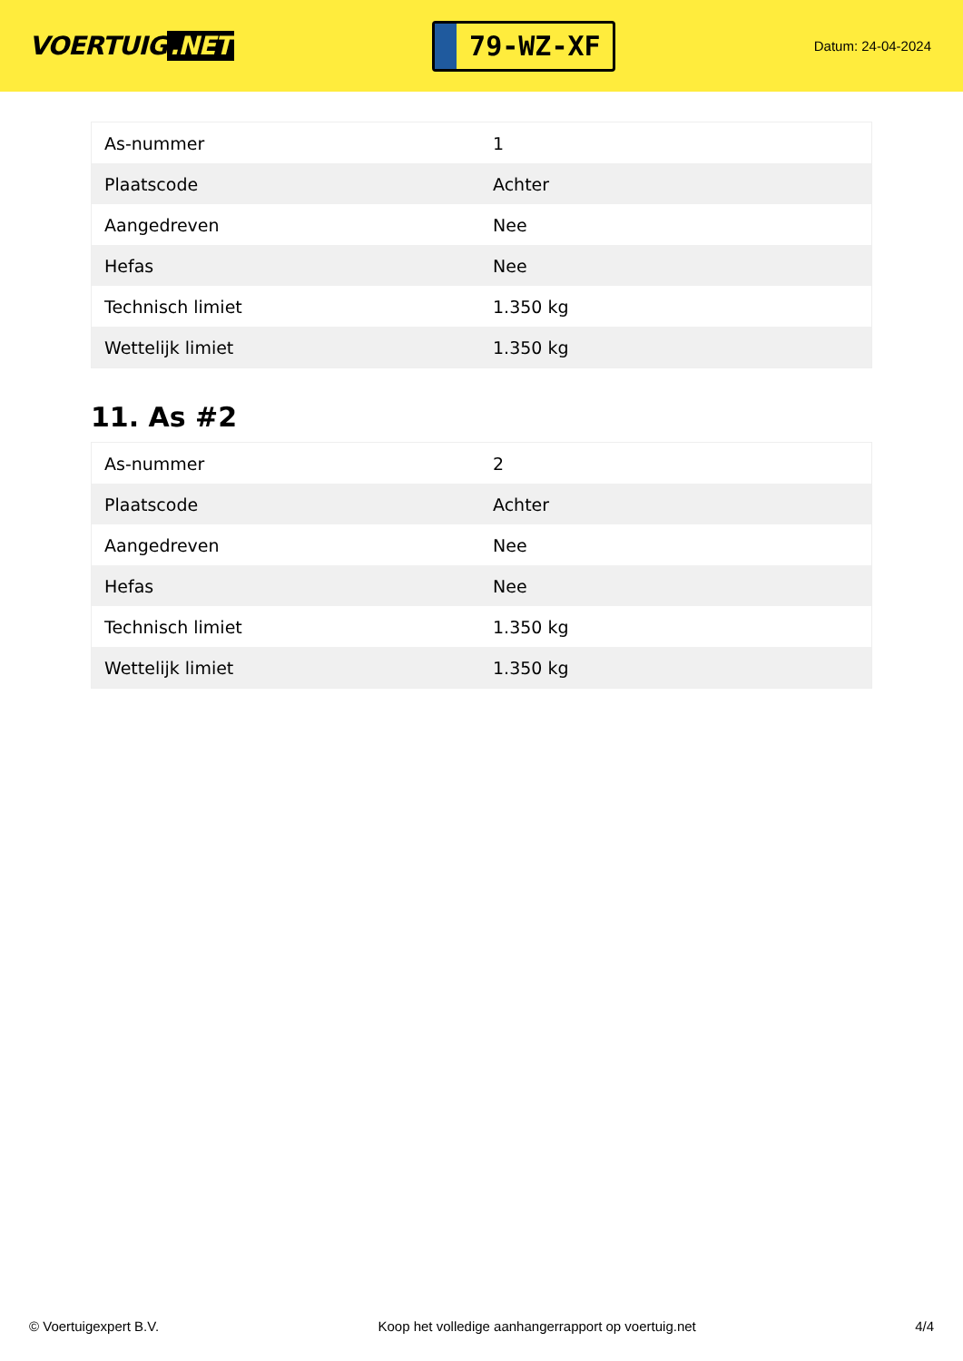VOERTUIG.NET
79-WZ-XF
Datum: 24-04-2024
| As-nummer | 1 |
| Plaatscode | Achter |
| Aangedreven | Nee |
| Hefas | Nee |
| Technisch limiet | 1.350 kg |
| Wettelijk limiet | 1.350 kg |
11. As #2
| As-nummer | 2 |
| Plaatscode | Achter |
| Aangedreven | Nee |
| Hefas | Nee |
| Technisch limiet | 1.350 kg |
| Wettelijk limiet | 1.350 kg |
© Voertuigexpert B.V. Koop het volledige aanhangerrapport op voertuig.net 4/4